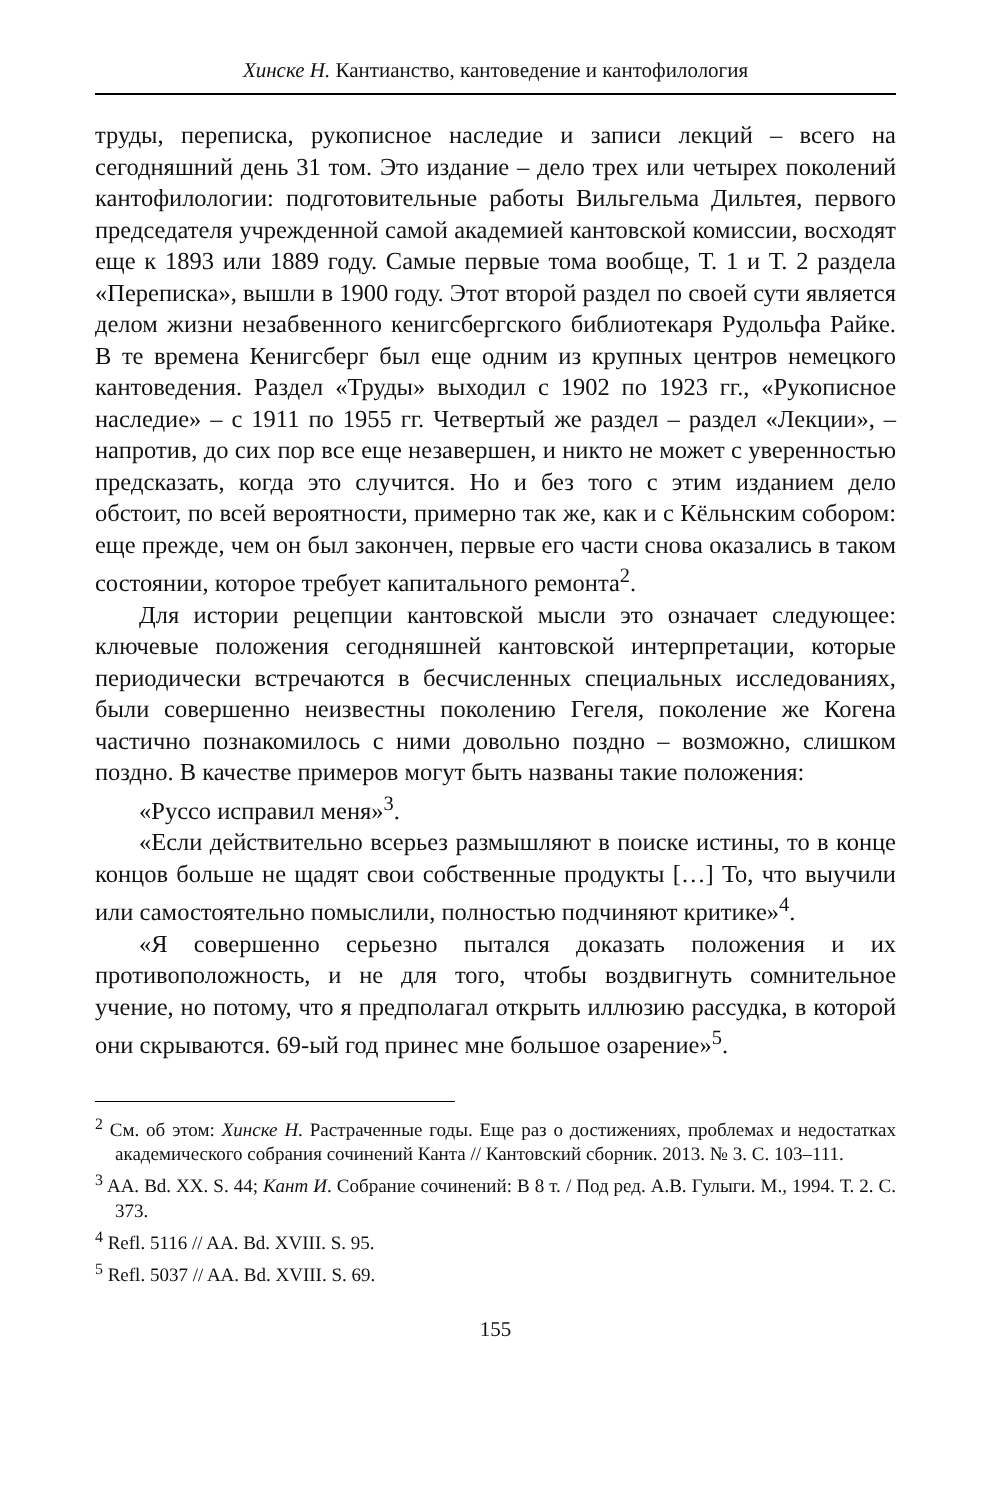Хинске Н. Кантианство, кантоведение и кантофилология
труды, переписка, рукописное наследие и записи лекций – всего на сегодняшний день 31 том. Это издание – дело трех или четырех поколений кантофилологии: подготовительные работы Вильгельма Дильтея, первого председателя учрежденной самой академией кантовской комиссии, восходят еще к 1893 или 1889 году. Самые первые тома вообще, Т. 1 и Т. 2 раздела «Переписка», вышли в 1900 году. Этот второй раздел по своей сути является делом жизни незабвенного кенигсбергского библиотекаря Рудольфа Райке. В те времена Кенигсберг был еще одним из крупных центров немецкого кантоведения. Раздел «Труды» выходил с 1902 по 1923 гг., «Рукописное наследие» – с 1911 по 1955 гг. Четвертый же раздел – раздел «Лекции», – напротив, до сих пор все еще незавершен, и никто не может с уверенностью предсказать, когда это случится. Но и без того с этим изданием дело обстоит, по всей вероятности, примерно так же, как и с Кёльнским собором: еще прежде, чем он был закончен, первые его части снова оказались в таком состоянии, которое требует капитального ремонта<sup>2</sup>.
Для истории рецепции кантовской мысли это означает следующее: ключевые положения сегодняшней кантовской интерпретации, которые периодически встречаются в бесчисленных специальных исследованиях, были совершенно неизвестны поколению Гегеля, поколение же Когена частично познакомилось с ними довольно поздно – возможно, слишком поздно. В качестве примеров могут быть названы такие положения:
«Руссо исправил меня»<sup>3</sup>.
«Если действительно всерьез размышляют в поиске истины, то в конце концов больше не щадят свои собственные продукты […] То, что выучили или самостоятельно помыслили, полностью подчиняют критике»<sup>4</sup>.
«Я совершенно серьезно пытался доказать положения и их противоположность, и не для того, чтобы воздвигнуть сомнительное учение, но потому, что я предполагал открыть иллюзию рассудка, в которой они скрываются. 69-ый год принес мне большое озарение»<sup>5</sup>.
<sup>2</sup> См. об этом: Хинске Н. Растраченные годы. Еще раз о достижениях, проблемах и недостатках академического собрания сочинений Канта // Кантовский сборник. 2013. № 3. С. 103–111.
<sup>3</sup> AA. Bd. XX. S. 44; Кант И. Собрание сочинений: В 8 т. / Под ред. А.В. Гулыги. М., 1994. Т. 2. С. 373.
<sup>4</sup> Refl. 5116 // AA. Bd. XVIII. S. 95.
<sup>5</sup> Refl. 5037 // AA. Bd. XVIII. S. 69.
155